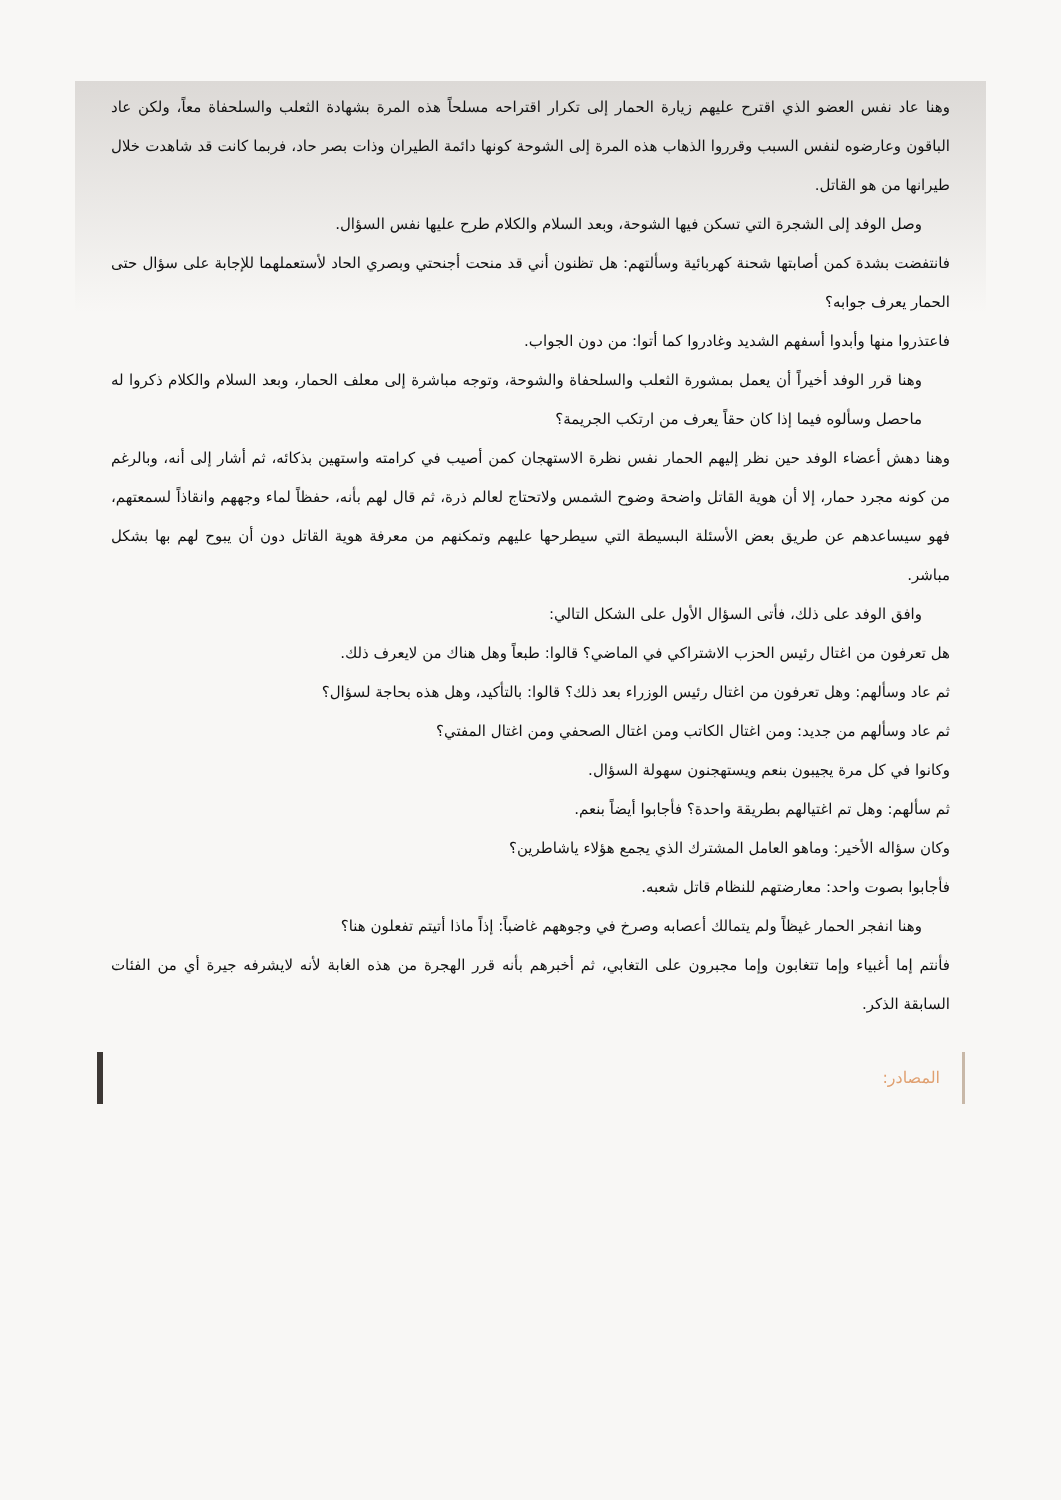وهنا عاد نفس العضو الذي اقترح عليهم زيارة الحمار إلى تكرار اقتراحه مسلحاً هذه المرة بشهادة الثعلب والسلحفاة معاً، ولكن عاد الباقون وعارضوه لنفس السبب وقرروا الذهاب هذه المرة إلى الشوحة كونها دائمة الطيران وذات بصر حاد، فربما كانت قد شاهدت خلال طيرانها من هو القاتل.
وصل الوفد إلى الشجرة التي تسكن فيها الشوحة، وبعد السلام والكلام طرح عليها نفس السؤال.
فانتفضت بشدة كمن أصابتها شحنة كهربائية وسألتهم: هل تظنون أني قد منحت أجنحتي وبصري الحاد لأستعملهما للإجابة على سؤال حتى الحمار يعرف جوابه؟
فاعتذروا منها وأبدوا أسفهم الشديد وغادروا كما أتوا: من دون الجواب.
وهنا قرر الوفد أخيراً أن يعمل بمشورة الثعلب والسلحفاة والشوحة، وتوجه مباشرة إلى معلف الحمار، وبعد السلام والكلام ذكروا له ماحصل وسألوه فيما إذا كان حقاً يعرف من ارتكب الجريمة؟
وهنا دهش أعضاء الوفد حين نظر إليهم الحمار نفس نظرة الاستهجان كمن أصيب في كرامته واستهين بذكائه، ثم أشار إلى أنه، وبالرغم من كونه مجرد حمار، إلا أن هوية القاتل واضحة وضوح الشمس ولاتحتاج لعالم ذرة، ثم قال لهم بأنه، حفظاً لماء وجههم وانقاذاً لسمعتهم، فهو سيساعدهم عن طريق بعض الأسئلة البسيطة التي سيطرحها عليهم وتمكنهم من معرفة هوية القاتل دون أن يبوح لهم بها بشكل مباشر.
وافق الوفد على ذلك، فأتى السؤال الأول على الشكل التالي:
هل تعرفون من اغتال رئيس الحزب الاشتراكي في الماضي؟ قالوا: طبعاً وهل هناك من لايعرف ذلك.
ثم عاد وسألهم: وهل تعرفون من اغتال رئيس الوزراء بعد ذلك؟ قالوا: بالتأكيد، وهل هذه بحاجة لسؤال؟
ثم عاد وسألهم من جديد: ومن اغتال الكاتب ومن اغتال الصحفي ومن اغتال المفتي؟
وكانوا في كل مرة يجيبون بنعم ويستهجنون سهولة السؤال.
ثم سألهم: وهل تم اغتيالهم بطريقة واحدة؟ فأجابوا أيضاً بنعم.
وكان سؤاله الأخير: وماهو العامل المشترك الذي يجمع هؤلاء ياشاطرين؟
فأجابوا بصوت واحد: معارضتهم للنظام قاتل شعبه.
وهنا انفجر الحمار غيظاً ولم يتمالك أعصابه وصرخ في وجوههم غاضباً: إذاً ماذا أتيتم تفعلون هنا؟
فأنتم إما أغبياء وإما تتغابون وإما مجبرون على التغابي، ثم أخبرهم بأنه قرر الهجرة من هذه الغابة لأنه لايشرفه جيرة أي من الفئات السابقة الذكر.
المصادر: